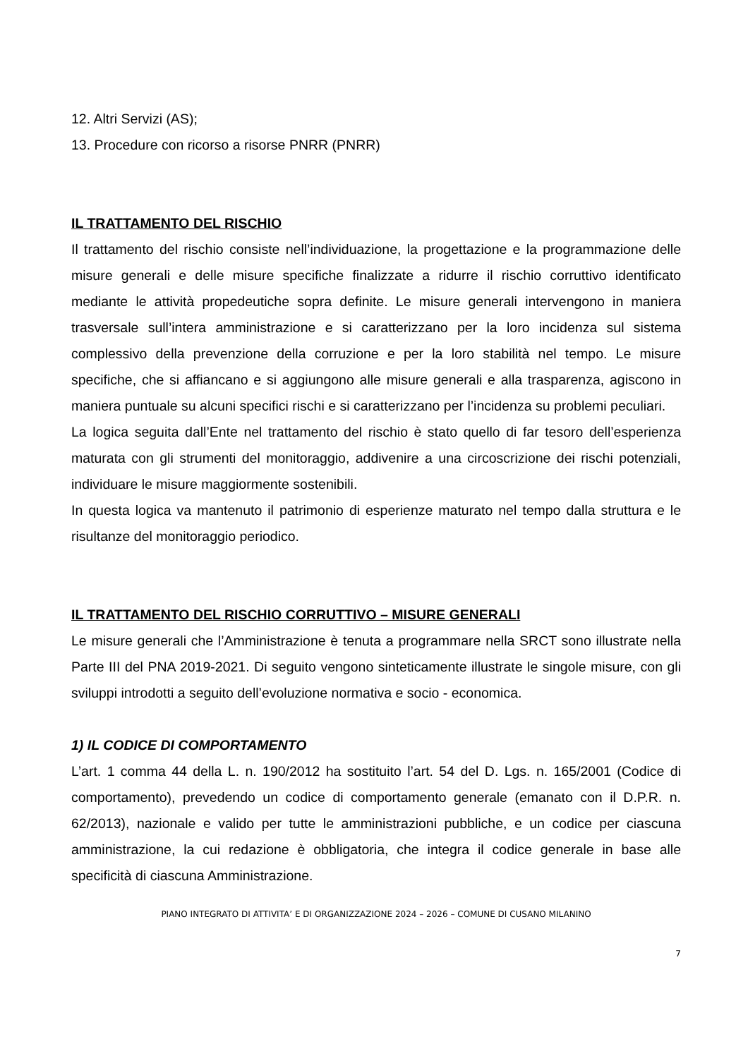12. Altri Servizi (AS);
13. Procedure con ricorso a risorse PNRR (PNRR)
IL TRATTAMENTO DEL RISCHIO
Il trattamento del rischio consiste nell’individuazione, la progettazione e la programmazione delle misure generali e delle misure specifiche finalizzate a ridurre il rischio corruttivo identificato mediante le attività propedeutiche sopra definite. Le misure generali intervengono in maniera trasversale sull’intera amministrazione e si caratterizzano per la loro incidenza sul sistema complessivo della prevenzione della corruzione e per la loro stabilità nel tempo. Le misure specifiche, che si affiancano e si aggiungono alle misure generali e alla trasparenza, agiscono in maniera puntuale su alcuni specifici rischi e si caratterizzano per l’incidenza su problemi peculiari.
La logica seguita dall’Ente nel trattamento del rischio è stato quello di far tesoro dell’esperienza maturata con gli strumenti del monitoraggio, addivenire a una circoscrizione dei rischi potenziali, individuare le misure maggiormente sostenibili.
In questa logica va mantenuto il patrimonio di esperienze maturato nel tempo dalla struttura e le risultanze del monitoraggio periodico.
IL TRATTAMENTO DEL RISCHIO CORRUTTIVO – MISURE GENERALI
Le misure generali che l’Amministrazione è tenuta a programmare nella SRCT sono illustrate nella Parte III del PNA 2019-2021. Di seguito vengono sinteticamente illustrate le singole misure, con gli sviluppi introdotti a seguito dell’evoluzione normativa e socio - economica.
1) IL CODICE DI COMPORTAMENTO
L’art. 1 comma 44 della L. n. 190/2012 ha sostituito l’art. 54 del D. Lgs. n. 165/2001 (Codice di comportamento), prevedendo un codice di comportamento generale (emanato con il D.P.R. n. 62/2013), nazionale e valido per tutte le amministrazioni pubbliche, e un codice per ciascuna amministrazione, la cui redazione è obbligatoria, che integra il codice generale in base alle specificità di ciascuna Amministrazione.
PIANO INTEGRATO DI ATTIVITA’ E DI ORGANIZZAZIONE 2024 – 2026 – COMUNE DI CUSANO MILANINO
7